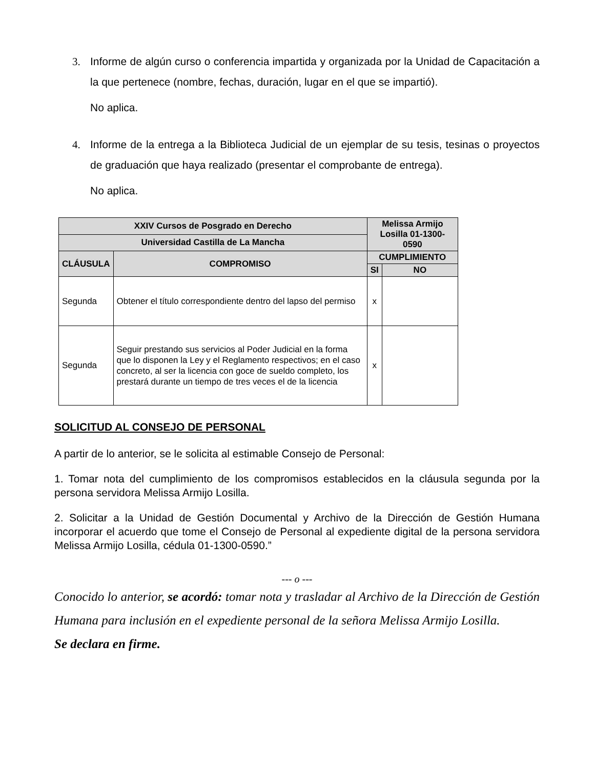3. Informe de algún curso o conferencia impartida y organizada por la Unidad de Capacitación a la que pertenece (nombre, fechas, duración, lugar en el que se impartió).
No aplica.
4. Informe de la entrega a la Biblioteca Judicial de un ejemplar de su tesis, tesinas o proyectos de graduación que haya realizado (presentar el comprobante de entrega).
No aplica.
| XXIV Cursos de Posgrado en Derecho | | Melissa Armijo Losilla 01-1300-0590 | |
| --- | --- | --- | --- |
| Universidad Castilla de La Mancha | | | |
| CLÁUSULA | COMPROMISO | CUMPLIMIENTO | |
| | | SI | NO |
| Segunda | Obtener el título correspondiente dentro del lapso del permiso | x | |
| Segunda | Seguir prestando sus servicios al Poder Judicial en la forma que lo disponen la Ley y el Reglamento respectivos; en el caso concreto, al ser la licencia con goce de sueldo completo, los prestará durante un tiempo de tres veces el de la licencia | x | |
SOLICITUD AL CONSEJO DE PERSONAL
A partir de lo anterior, se le solicita al estimable Consejo de Personal:
1. Tomar nota del cumplimiento de los compromisos establecidos en la cláusula segunda por la persona servidora Melissa Armijo Losilla.
2. Solicitar a la Unidad de Gestión Documental y Archivo de la Dirección de Gestión Humana incorporar el acuerdo que tome el Consejo de Personal al expediente digital de la persona servidora Melissa Armijo Losilla, cédula 01-1300-0590.”
--- o ---
Conocido lo anterior, se acordó: tomar nota y trasladar al Archivo de la Dirección de Gestión Humana para inclusión en el expediente personal de la señora Melissa Armijo Losilla.
Se declara en firme.